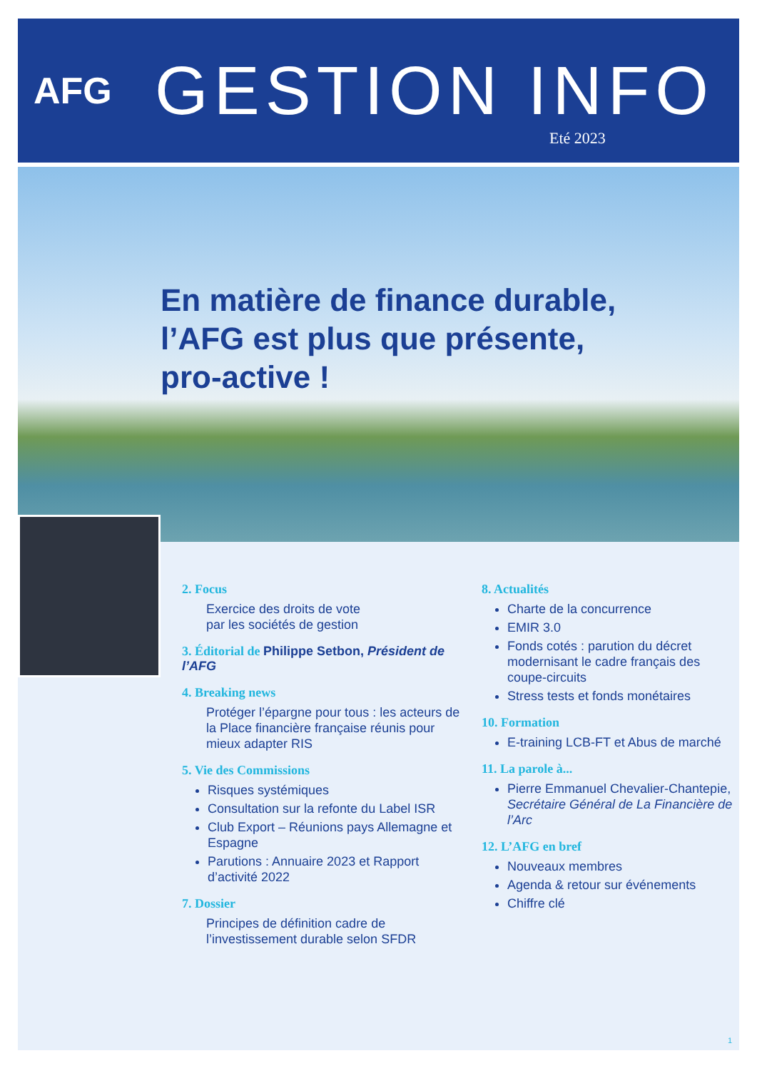AFG
GESTION INFO
Eté 2023
En matière de finance durable, l’AFG est plus que présente, pro-active !
2. Focus
Exercice des droits de vote
par les sociétés de gestion
3. Éditorial de Philippe Setbon, Président de l’AFG
4. Breaking news
Protéger l’épargne pour tous : les acteurs de la Place financière française réunis pour mieux adapter RIS
5. Vie des Commissions
Risques systémiques
Consultation sur la refonte du Label ISR
Club Export – Réunions pays Allemagne et Espagne
Parutions : Annuaire 2023 et Rapport d’activité 2022
7. Dossier
Principes de définition cadre de l’investissement durable selon SFDR
8. Actualités
Charte de la concurrence
EMIR 3.0
Fonds cotés : parution du décret modernisant le cadre français des coupe-circuits
Stress tests et fonds monétaires
10. Formation
E-training LCB-FT et Abus de marché
11. La parole à...
Pierre Emmanuel Chevalier-Chantepie, Secrétaire Général de La Financière de l’Arc
12. L’AFG en bref
Nouveaux membres
Agenda & retour sur événements
Chiffre clé
1